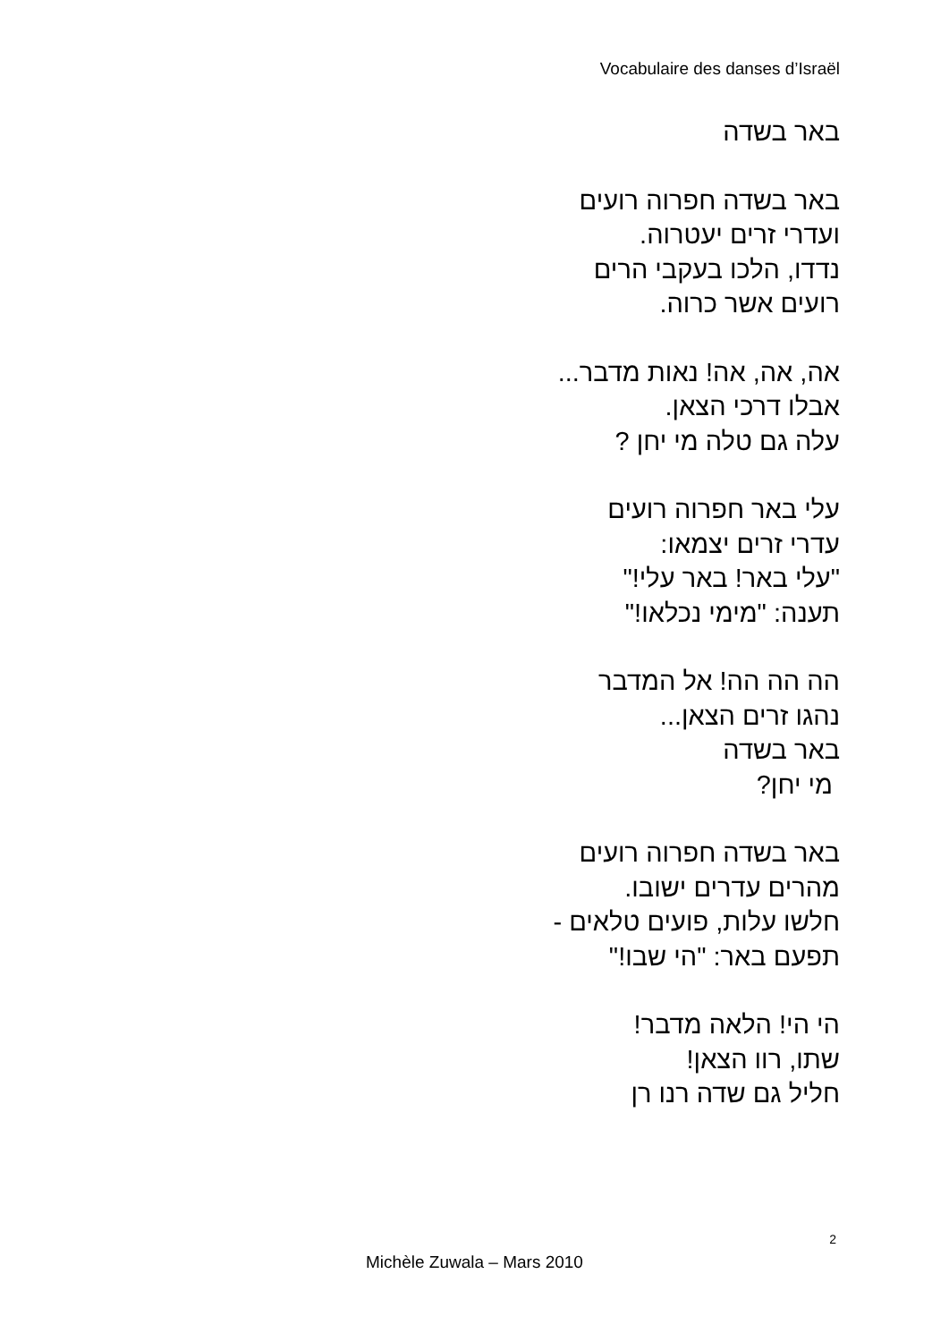Vocabulaire des danses d’Israël
באר בשדה
באר בשדה חפרוה רועים
ועדרי זרים יעטרוה.
נדדו, הלכו בעקבי הרים
רועים אשר כרוה.
אה, אה, אה! נאות מדבר...
אבלו דרכי הצאן.
עלה גם טלה מי יחן ?
עלי באר חפרוה רועים
עדרי זרים יצמאו:
"עלי באר! באר עלי!"
תענה: "מימי נכלאו!"
הה הה הה! אל המדבר
נהגו זרים הצאן...
באר בשדה
מי יחן?
באר בשדה חפרוה רועים
מהרים עדרים ישובו.
חלשו עלות, פועים טלאים -
תפעם באר: "הי שבו!"
הי הי! הלאה מדבר!
שתו, רוו הצאן!
חליל גם שדה רנו רן
2
Michèle Zuwala – Mars 2010